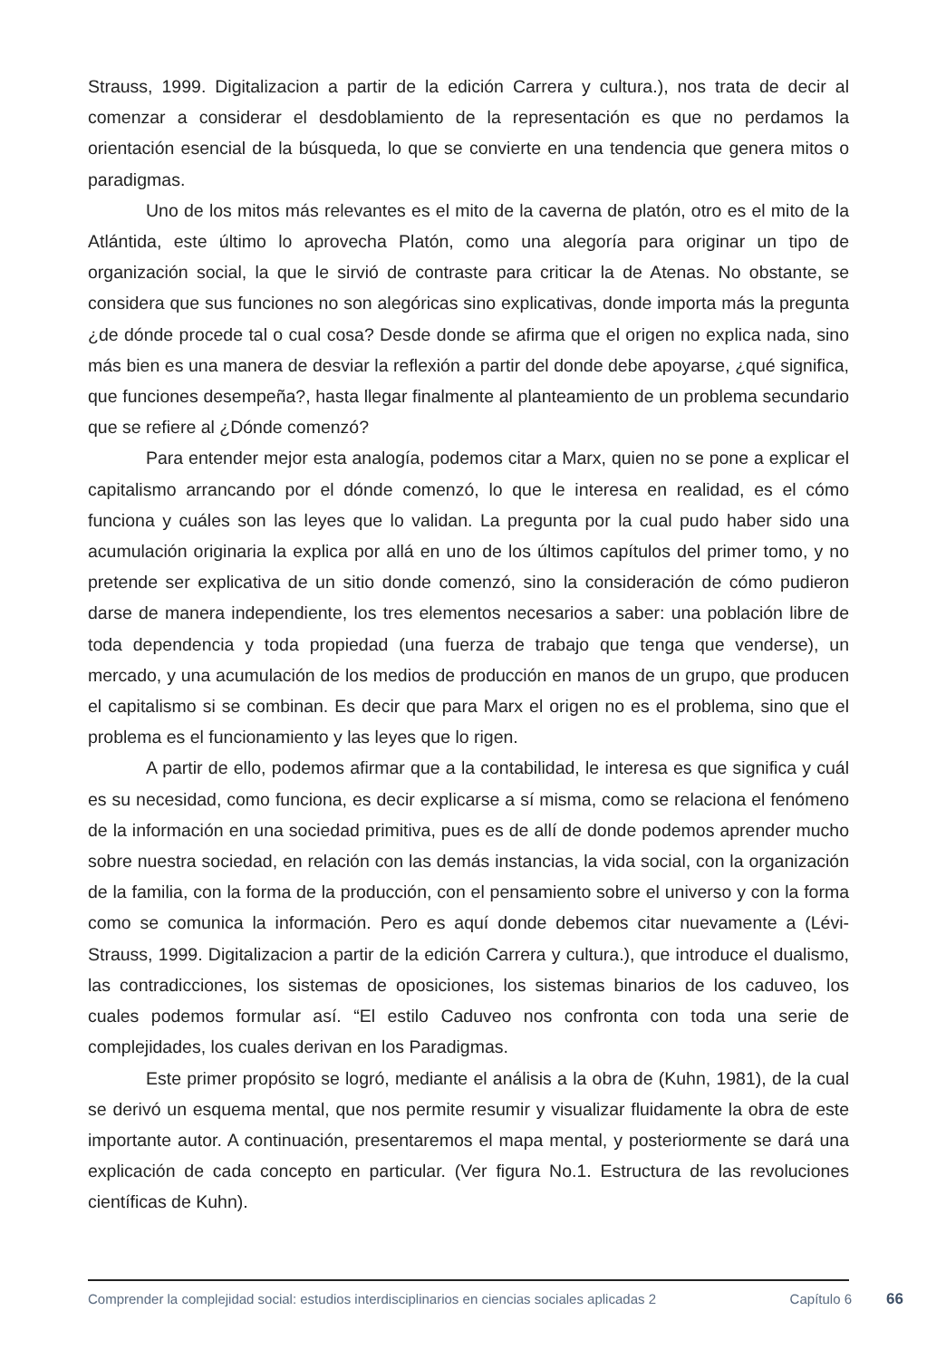Strauss, 1999. Digitalizacion a partir de la edición Carrera y cultura.), nos trata de decir al comenzar a considerar el desdoblamiento de la representación es que no perdamos la orientación esencial de la búsqueda, lo que se convierte en una tendencia que genera mitos o paradigmas.
Uno de los mitos más relevantes es el mito de la caverna de platón, otro es el mito de la Atlántida, este último lo aprovecha Platón, como una alegoría para originar un tipo de organización social, la que le sirvió de contraste para criticar la de Atenas. No obstante, se considera que sus funciones no son alegóricas sino explicativas, donde importa más la pregunta ¿de dónde procede tal o cual cosa? Desde donde se afirma que el origen no explica nada, sino más bien es una manera de desviar la reflexión a partir del donde debe apoyarse, ¿qué significa, que funciones desempeña?, hasta llegar finalmente al planteamiento de un problema secundario que se refiere al ¿Dónde comenzó?
Para entender mejor esta analogía, podemos citar a Marx, quien no se pone a explicar el capitalismo arrancando por el dónde comenzó, lo que le interesa en realidad, es el cómo funciona y cuáles son las leyes que lo validan. La pregunta por la cual pudo haber sido una acumulación originaria la explica por allá en uno de los últimos capítulos del primer tomo, y no pretende ser explicativa de un sitio donde comenzó, sino la consideración de cómo pudieron darse de manera independiente, los tres elementos necesarios a saber: una población libre de toda dependencia y toda propiedad (una fuerza de trabajo que tenga que venderse), un mercado, y una acumulación de los medios de producción en manos de un grupo, que producen el capitalismo si se combinan. Es decir que para Marx el origen no es el problema, sino que el problema es el funcionamiento y las leyes que lo rigen.
A partir de ello, podemos afirmar que a la contabilidad, le interesa es que significa y cuál es su necesidad, como funciona, es decir explicarse a sí misma, como se relaciona el fenómeno de la información en una sociedad primitiva, pues es de allí de donde podemos aprender mucho sobre nuestra sociedad, en relación con las demás instancias, la vida social, con la organización de la familia, con la forma de la producción, con el pensamiento sobre el universo y con la forma como se comunica la información. Pero es aquí donde debemos citar nuevamente a (Lévi-Strauss, 1999. Digitalizacion a partir de la edición Carrera y cultura.), que introduce el dualismo, las contradicciones, los sistemas de oposiciones, los sistemas binarios de los caduveo, los cuales podemos formular así. “El estilo Caduveo nos confronta con toda una serie de complejidades, los cuales derivan en los Paradigmas.
Este primer propósito se logró, mediante el análisis a la obra de (Kuhn, 1981), de la cual se derivó un esquema mental, que nos permite resumir y visualizar fluidamente la obra de este importante autor. A continuación, presentaremos el mapa mental, y posteriormente se dará una explicación de cada concepto en particular. (Ver figura No.1. Estructura de las revoluciones científicas de Kuhn).
Comprender la complejidad social: estudios interdisciplinarios en ciencias sociales aplicadas 2
Capítulo 6 66